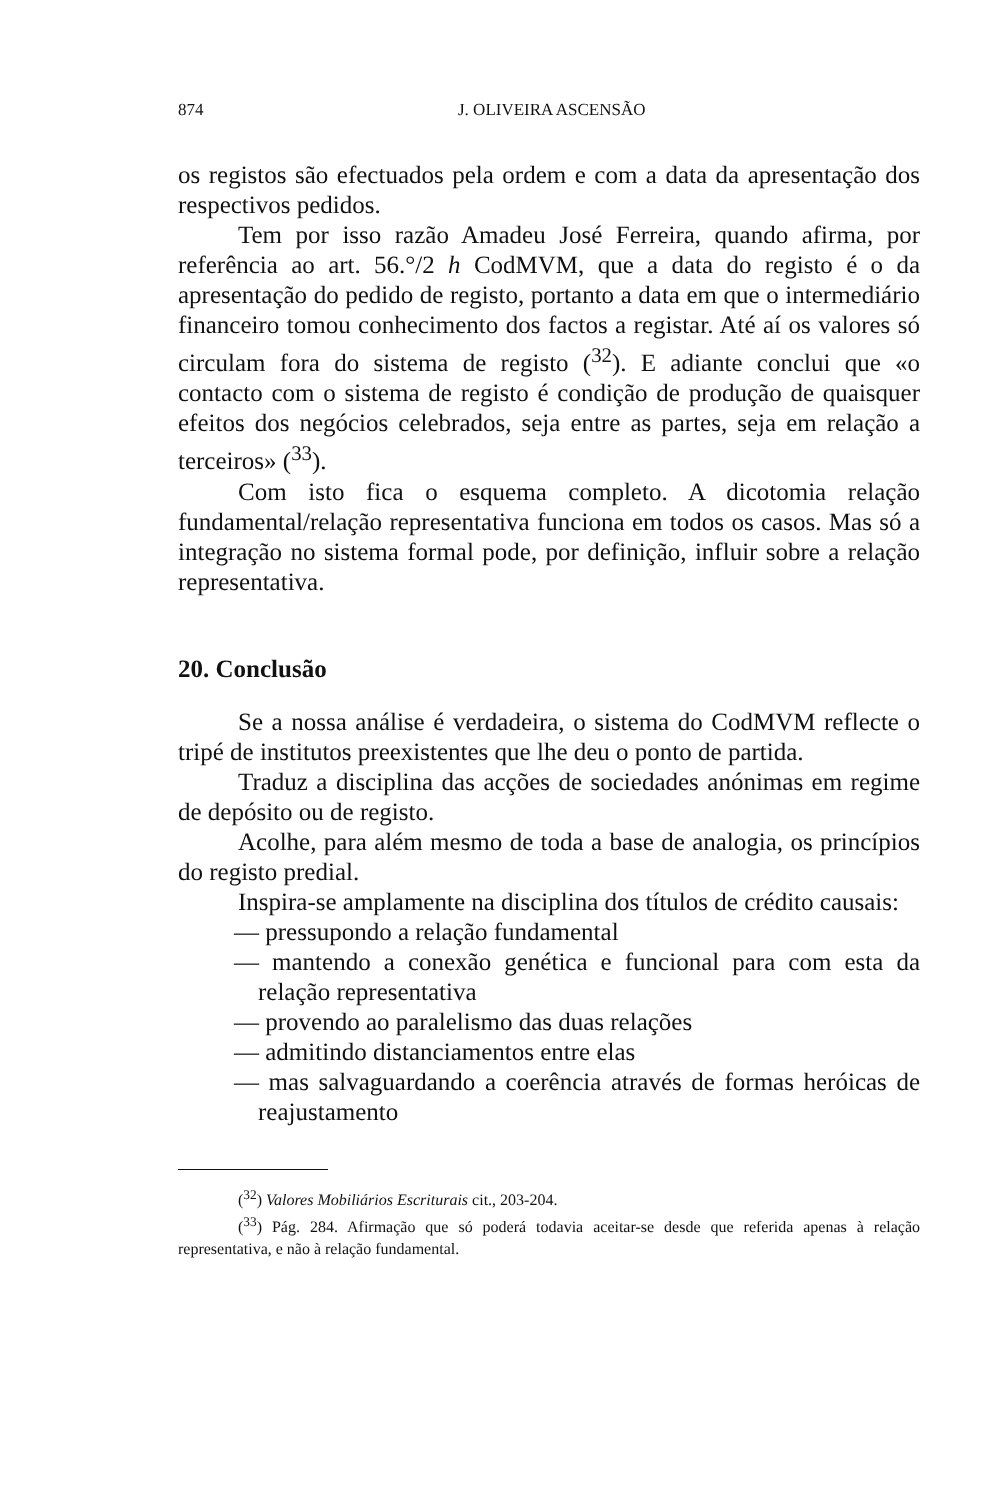874 J. OLIVEIRA ASCENSÃO
os registos são efectuados pela ordem e com a data da apresentação dos respectivos pedidos.
Tem por isso razão Amadeu José Ferreira, quando afirma, por referência ao art. 56.°/2 h CodMVM, que a data do registo é o da apresentação do pedido de registo, portanto a data em que o intermediário financeiro tomou conhecimento dos factos a registar. Até aí os valores só circulam fora do sistema de registo (<sup>32</sup>). E adiante conclui que «o contacto com o sistema de registo é condição de produção de quaisquer efeitos dos negócios celebrados, seja entre as partes, seja em relação a terceiros» (<sup>33</sup>).
Com isto fica o esquema completo. A dicotomia relação fundamental/relação representativa funciona em todos os casos. Mas só a integração no sistema formal pode, por definição, influir sobre a relação representativa.
20. Conclusão
Se a nossa análise é verdadeira, o sistema do CodMVM reflecte o tripé de institutos preexistentes que lhe deu o ponto de partida.
Traduz a disciplina das acções de sociedades anónimas em regime de depósito ou de registo.
Acolhe, para além mesmo de toda a base de analogia, os princípios do registo predial.
Inspira-se amplamente na disciplina dos títulos de crédito causais:
— pressupondo a relação fundamental
— mantendo a conexão genética e funcional para com esta da relação representativa
— provendo ao paralelismo das duas relações
— admitindo distanciamentos entre elas
— mas salvaguardando a coerência através de formas heróicas de reajustamento
(<sup>32</sup>) Valores Mobiliários Escriturais cit., 203-204.
(<sup>33</sup>) Pág. 284. Afirmação que só poderá todavia aceitar-se desde que referida apenas à relação representativa, e não à relação fundamental.